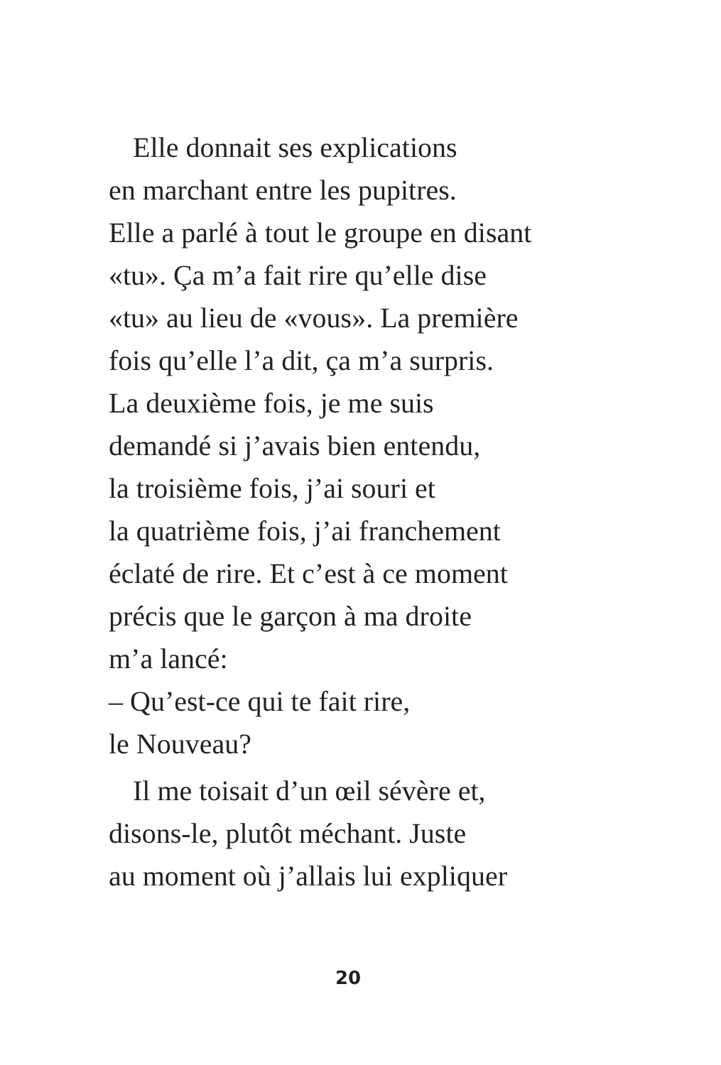Elle donnait ses explications
en marchant entre les pupitres.
Elle a parlé à tout le groupe en disant
«tu». Ça m’a fait rire qu’elle dise
«tu» au lieu de «vous». La première
fois qu’elle l’a dit, ça m’a surpris.
La deuxième fois, je me suis
demandé si j’avais bien entendu,
la troisième fois, j’ai souri et
la quatrième fois, j’ai franchement
éclaté de rire. Et c’est à ce moment
précis que le garçon à ma droite
m’a lancé:
– Qu’est-ce qui te fait rire,
le Nouveau?
Il me toisait d’un œil sévère et,
disons-le, plutôt méchant. Juste
au moment où j’allais lui expliquer
20